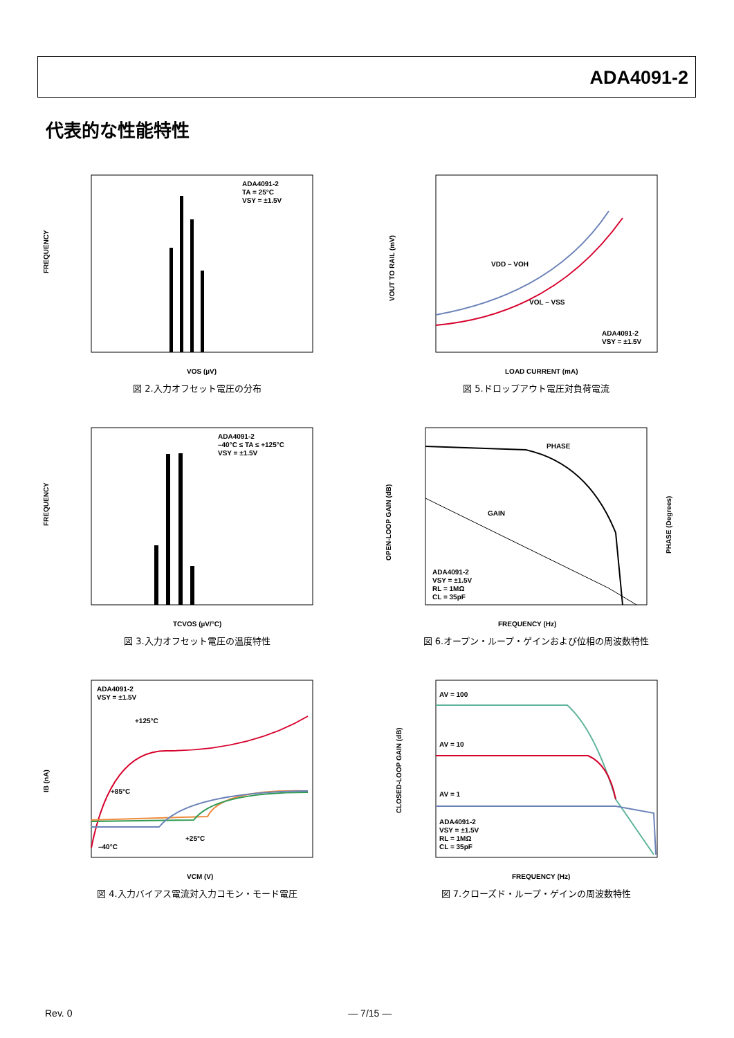ADA4091-2
代表的な性能特性
ADA4091-2
TA = 25°C
VSY = ±1.5V
FREQUENCY
VOS (µV)
図 2.入力オフセット電圧の分布
ADA4091-2
VSY = ±1.5V
VOUT TO RAIL (mV)
LOAD CURRENT (mA)
VDD – VOH
VOL – VSS
図 5.ドロップアウト電圧対負荷電流
ADA4091-2
–40°C ≤ TA ≤ +125°C
VSY = ±1.5V
FREQUENCY
TCVOS (µV/°C)
図 3.入力オフセット電圧の温度特性
PHASE
GAIN
ADA4091-2
VSY = ±1.5V
RL = 1MΩ
CL = 35pF
OPEN-LOOP GAIN (dB)
PHASE (Degrees)
FREQUENCY (Hz)
図 6.オープン・ループ・ゲインおよび位相の周波数特性
ADA4091-2
VSY = ±1.5V
+125°C
+85°C
–40°C
+25°C
IB (nA)
VCM (V)
図 4.入力バイアス電流対入力コモン・モード電圧
AV = 100
AV = 10
AV = 1
ADA4091-2
VSY = ±1.5V
RL = 1MΩ
CL = 35pF
CLOSED-LOOP GAIN (dB)
FREQUENCY (Hz)
図 7.クローズド・ループ・ゲインの周波数特性
Rev. 0 ― 7/15 ―